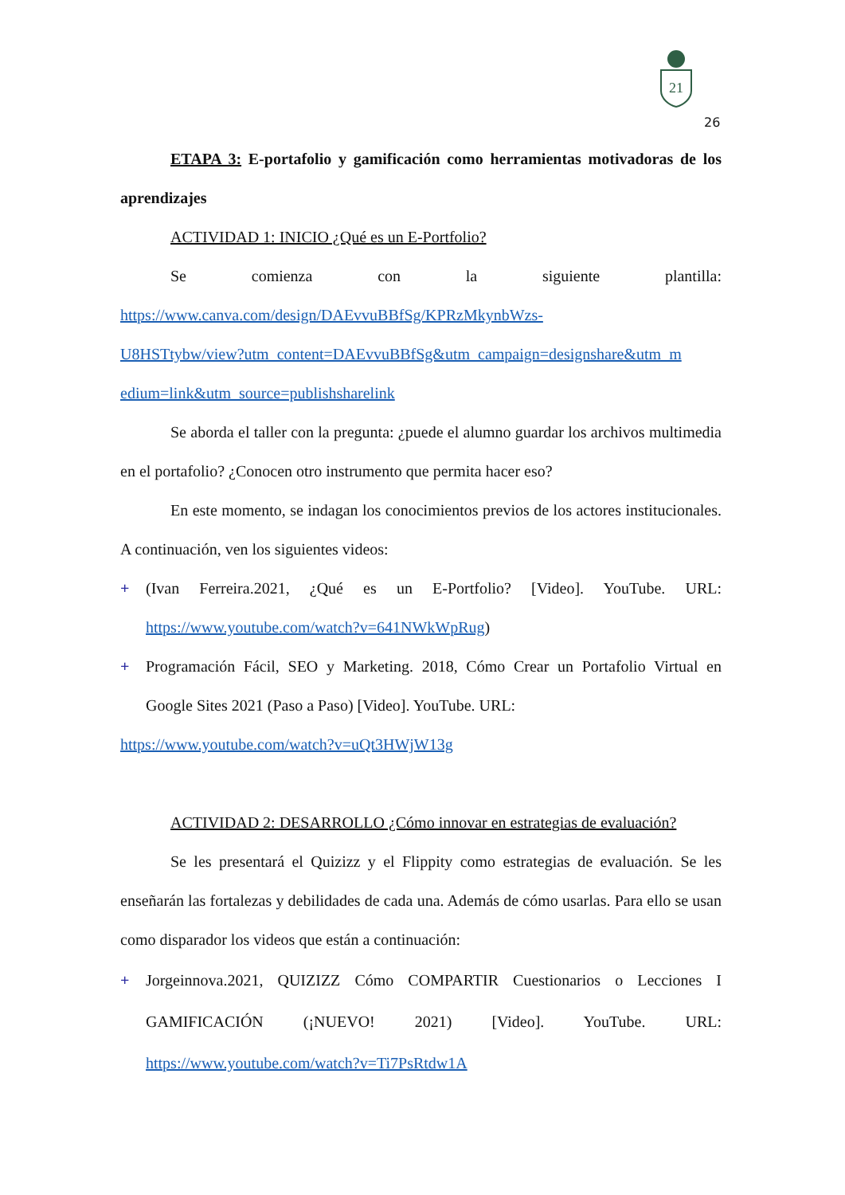21
26
ETAPA 3: E-portafolio y gamificación como herramientas motivadoras de los aprendizajes
ACTIVIDAD 1: INICIO ¿Qué es un E-Portfolio?
Se comienza con la siguiente plantilla:
https://www.canva.com/design/DAEvvuBBfSg/KPRzMkynbWzs-
U8HSTtybw/view?utm_content=DAEvvuBBfSg&utm_campaign=designshare&utm_m
edium=link&utm_source=publishsharelink
Se aborda el taller con la pregunta: ¿puede el alumno guardar los archivos multimedia en el portafolio? ¿Conocen otro instrumento que permita hacer eso?
En este momento, se indagan los conocimientos previos de los actores institucionales. A continuación, ven los siguientes videos:
+ (Ivan Ferreira.2021, ¿Qué es un E-Portfolio? [Video]. YouTube. URL: https://www.youtube.com/watch?v=641NWkWpRug)
+ Programación Fácil, SEO y Marketing. 2018, Cómo Crear un Portafolio Virtual en Google Sites 2021 (Paso a Paso) [Video]. YouTube. URL:
https://www.youtube.com/watch?v=uQt3HWjW13g
ACTIVIDAD 2: DESARROLLO ¿Cómo innovar en estrategias de evaluación?
Se les presentará el Quizizz y el Flippity como estrategias de evaluación. Se les enseñarán las fortalezas y debilidades de cada una. Además de cómo usarlas. Para ello se usan como disparador los videos que están a continuación:
+ Jorgeinnova.2021, QUIZIZZ Cómo COMPARTIR Cuestionarios o Lecciones I GAMIFICACIÓN (¡NUEVO! 2021) [Video]. YouTube. URL: https://www.youtube.com/watch?v=Ti7PsRtdw1A